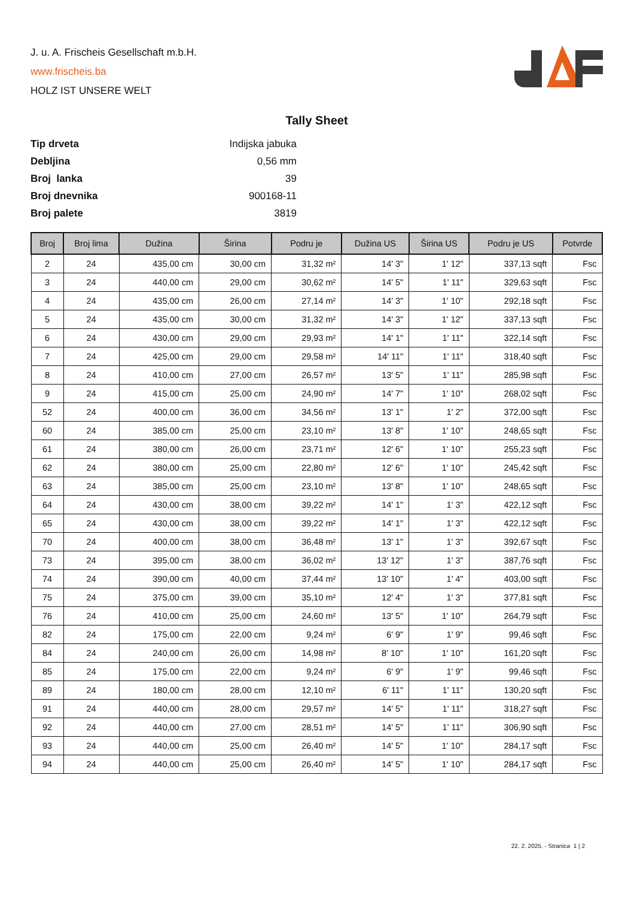J. u. A. Frischeis Gesellschaft m.b.H.
www.frischeis.ba
HOLZ IST UNSERE WELT
Tally Sheet
| Tip drveta | Indijska jabuka |
| Debljina | 0,56 mm |
| Broj lanka | 39 |
| Broj dnevnika | 900168-11 |
| Broj palete | 3819 |
| Broj | Broj lima | Dužina | Širina | Podru je | Dužina US | Širina US | Podru je US | Potvrde |
| --- | --- | --- | --- | --- | --- | --- | --- | --- |
| 2 | 24 | 435,00 cm | 30,00 cm | 31,32 m² | 14' 3" | 1' 12" | 337,13 sqft | Fsc |
| 3 | 24 | 440,00 cm | 29,00 cm | 30,62 m² | 14' 5" | 1' 11" | 329,63 sqft | Fsc |
| 4 | 24 | 435,00 cm | 26,00 cm | 27,14 m² | 14' 3" | 1' 10" | 292,18 sqft | Fsc |
| 5 | 24 | 435,00 cm | 30,00 cm | 31,32 m² | 14' 3" | 1' 12" | 337,13 sqft | Fsc |
| 6 | 24 | 430,00 cm | 29,00 cm | 29,93 m² | 14' 1" | 1' 11" | 322,14 sqft | Fsc |
| 7 | 24 | 425,00 cm | 29,00 cm | 29,58 m² | 14' 11" | 1' 11" | 318,40 sqft | Fsc |
| 8 | 24 | 410,00 cm | 27,00 cm | 26,57 m² | 13' 5" | 1' 11" | 285,98 sqft | Fsc |
| 9 | 24 | 415,00 cm | 25,00 cm | 24,90 m² | 14' 7" | 1' 10" | 268,02 sqft | Fsc |
| 52 | 24 | 400,00 cm | 36,00 cm | 34,56 m² | 13' 1" | 1' 2" | 372,00 sqft | Fsc |
| 60 | 24 | 385,00 cm | 25,00 cm | 23,10 m² | 13' 8" | 1' 10" | 248,65 sqft | Fsc |
| 61 | 24 | 380,00 cm | 26,00 cm | 23,71 m² | 12' 6" | 1' 10" | 255,23 sqft | Fsc |
| 62 | 24 | 380,00 cm | 25,00 cm | 22,80 m² | 12' 6" | 1' 10" | 245,42 sqft | Fsc |
| 63 | 24 | 385,00 cm | 25,00 cm | 23,10 m² | 13' 8" | 1' 10" | 248,65 sqft | Fsc |
| 64 | 24 | 430,00 cm | 38,00 cm | 39,22 m² | 14' 1" | 1' 3" | 422,12 sqft | Fsc |
| 65 | 24 | 430,00 cm | 38,00 cm | 39,22 m² | 14' 1" | 1' 3" | 422,12 sqft | Fsc |
| 70 | 24 | 400,00 cm | 38,00 cm | 36,48 m² | 13' 1" | 1' 3" | 392,67 sqft | Fsc |
| 73 | 24 | 395,00 cm | 38,00 cm | 36,02 m² | 13' 12" | 1' 3" | 387,76 sqft | Fsc |
| 74 | 24 | 390,00 cm | 40,00 cm | 37,44 m² | 13' 10" | 1' 4" | 403,00 sqft | Fsc |
| 75 | 24 | 375,00 cm | 39,00 cm | 35,10 m² | 12' 4" | 1' 3" | 377,81 sqft | Fsc |
| 76 | 24 | 410,00 cm | 25,00 cm | 24,60 m² | 13' 5" | 1' 10" | 264,79 sqft | Fsc |
| 82 | 24 | 175,00 cm | 22,00 cm | 9,24 m² | 6' 9" | 1' 9" | 99,46 sqft | Fsc |
| 84 | 24 | 240,00 cm | 26,00 cm | 14,98 m² | 8' 10" | 1' 10" | 161,20 sqft | Fsc |
| 85 | 24 | 175,00 cm | 22,00 cm | 9,24 m² | 6' 9" | 1' 9" | 99,46 sqft | Fsc |
| 89 | 24 | 180,00 cm | 28,00 cm | 12,10 m² | 6' 11" | 1' 11" | 130,20 sqft | Fsc |
| 91 | 24 | 440,00 cm | 28,00 cm | 29,57 m² | 14' 5" | 1' 11" | 318,27 sqft | Fsc |
| 92 | 24 | 440,00 cm | 27,00 cm | 28,51 m² | 14' 5" | 1' 11" | 306,90 sqft | Fsc |
| 93 | 24 | 440,00 cm | 25,00 cm | 26,40 m² | 14' 5" | 1' 10" | 284,17 sqft | Fsc |
| 94 | 24 | 440,00 cm | 25,00 cm | 26,40 m² | 14' 5" | 1' 10" | 284,17 sqft | Fsc |
22. 2. 2025. - Stranica 1 | 2